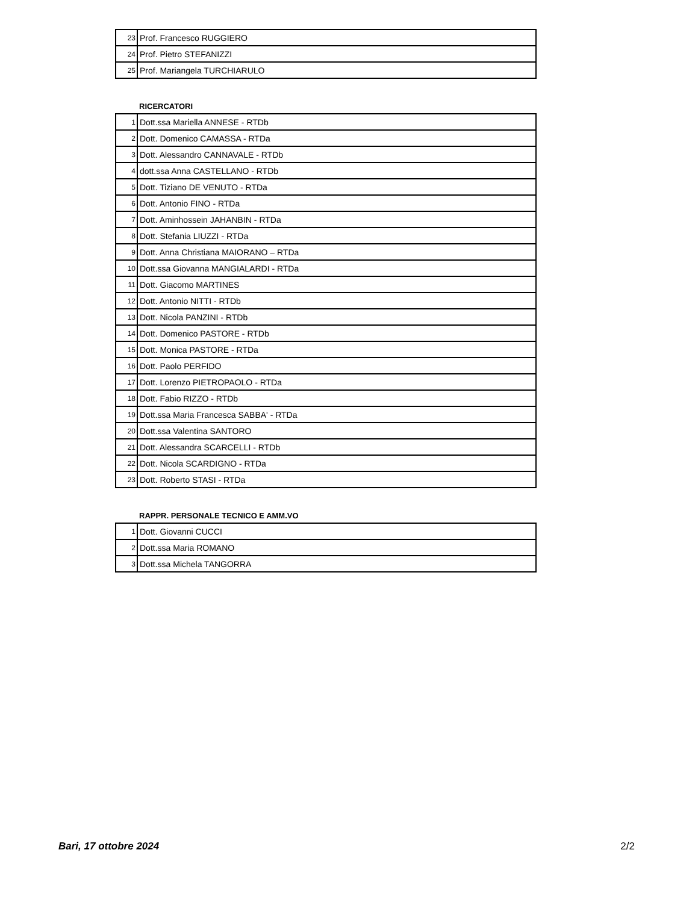| 23 | Prof. Francesco RUGGIERO |
| 24 | Prof. Pietro STEFANIZZI |
| 25 | Prof. Mariangela TURCHIARULO |
RICERCATORI
| 1 | Dott.ssa Mariella ANNESE - RTDb |
| 2 | Dott. Domenico CAMASSA - RTDa |
| 3 | Dott. Alessandro CANNAVALE - RTDb |
| 4 | dott.ssa Anna CASTELLANO - RTDb |
| 5 | Dott. Tiziano DE VENUTO - RTDa |
| 6 | Dott. Antonio FINO - RTDa |
| 7 | Dott. Aminhossein JAHANBIN - RTDa |
| 8 | Dott. Stefania LIUZZI - RTDa |
| 9 | Dott. Anna Christiana MAIORANO – RTDa |
| 10 | Dott.ssa Giovanna MANGIALARDI - RTDa |
| 11 | Dott. Giacomo MARTINES |
| 12 | Dott. Antonio NITTI - RTDb |
| 13 | Dott. Nicola PANZINI - RTDb |
| 14 | Dott. Domenico PASTORE - RTDb |
| 15 | Dott. Monica PASTORE - RTDa |
| 16 | Dott. Paolo PERFIDO |
| 17 | Dott. Lorenzo PIETROPAOLO - RTDa |
| 18 | Dott. Fabio RIZZO - RTDb |
| 19 | Dott.ssa Maria Francesca SABBA' - RTDa |
| 20 | Dott.ssa Valentina SANTORO |
| 21 | Dott. Alessandra SCARCELLI - RTDb |
| 22 | Dott. Nicola SCARDIGNO - RTDa |
| 23 | Dott. Roberto STASI - RTDa |
RAPPR. PERSONALE TECNICO E AMM.VO
| 1 | Dott. Giovanni CUCCI |
| 2 | Dott.ssa Maria ROMANO |
| 3 | Dott.ssa Michela TANGORRA |
Bari, 17 ottobre 2024 2/2